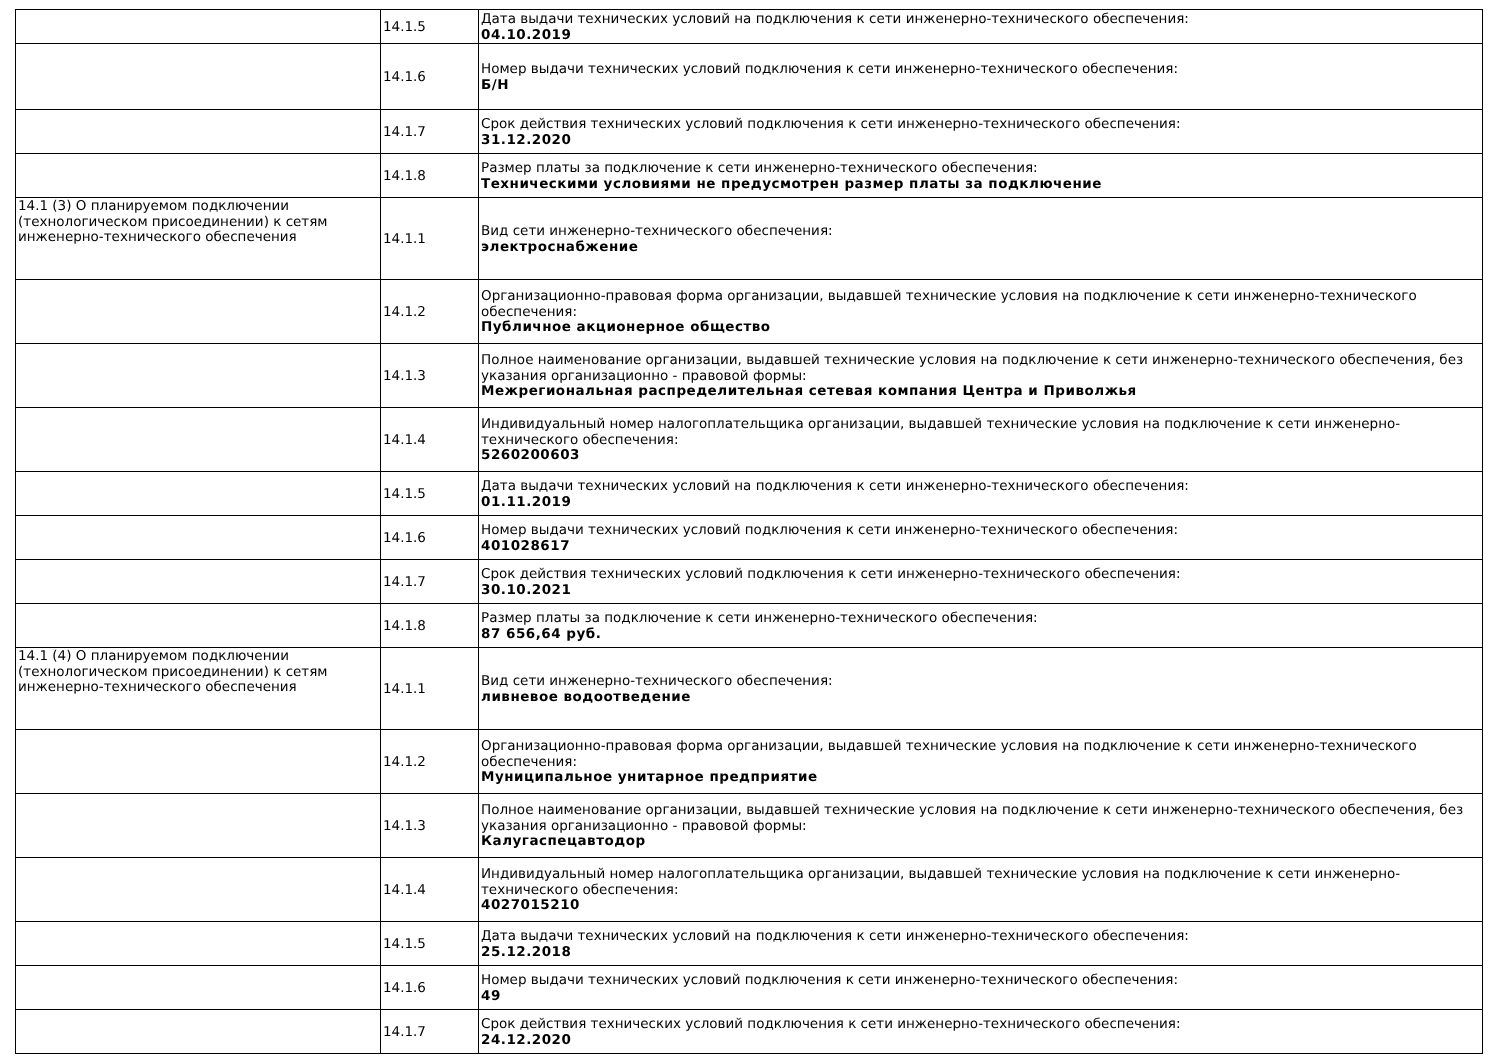| | 14.1.5 | Дата выдачи технических условий на подключения к сети инженерно-технического обеспечения: 04.10.2019 |
| | 14.1.6 | Номер выдачи технических условий подключения к сети инженерно-технического обеспечения: Б/Н |
| | 14.1.7 | Срок действия технических условий подключения к сети инженерно-технического обеспечения: 31.12.2020 |
| | 14.1.8 | Размер платы за подключение к сети инженерно-технического обеспечения: Техническими условиями не предусмотрен размер платы за подключение |
| 14.1 (3) О планируемом подключении (технологическом присоединении) к сетям инженерно-технического обеспечения | 14.1.1 | Вид сети инженерно-технического обеспечения: электроснабжение |
| | 14.1.2 | Организационно-правовая форма организации, выдавшей технические условия на подключение к сети инженерно-технического обеспечения: Публичное акционерное общество |
| | 14.1.3 | Полное наименование организации, выдавшей технические условия на подключение к сети инженерно-технического обеспечения, без указания организационно - правовой формы: Межрегиональная распределительная сетевая компания Центра и Приволжья |
| | 14.1.4 | Индивидуальный номер налогоплательщика организации, выдавшей технические условия на подключение к сети инженерно-технического обеспечения: 5260200603 |
| | 14.1.5 | Дата выдачи технических условий на подключения к сети инженерно-технического обеспечения: 01.11.2019 |
| | 14.1.6 | Номер выдачи технических условий подключения к сети инженерно-технического обеспечения: 401028617 |
| | 14.1.7 | Срок действия технических условий подключения к сети инженерно-технического обеспечения: 30.10.2021 |
| | 14.1.8 | Размер платы за подключение к сети инженерно-технического обеспечения: 87 656,64 руб. |
| 14.1 (4) О планируемом подключении (технологическом присоединении) к сетям инженерно-технического обеспечения | 14.1.1 | Вид сети инженерно-технического обеспечения: ливневое водоотведение |
| | 14.1.2 | Организационно-правовая форма организации, выдавшей технические условия на подключение к сети инженерно-технического обеспечения: Муниципальное унитарное предприятие |
| | 14.1.3 | Полное наименование организации, выдавшей технические условия на подключение к сети инженерно-технического обеспечения, без указания организационно - правовой формы: Калугаспецавтодор |
| | 14.1.4 | Индивидуальный номер налогоплательщика организации, выдавшей технические условия на подключение к сети инженерно-технического обеспечения: 4027015210 |
| | 14.1.5 | Дата выдачи технических условий на подключения к сети инженерно-технического обеспечения: 25.12.2018 |
| | 14.1.6 | Номер выдачи технических условий подключения к сети инженерно-технического обеспечения: 49 |
| | 14.1.7 | Срок действия технических условий подключения к сети инженерно-технического обеспечения: 24.12.2020 |